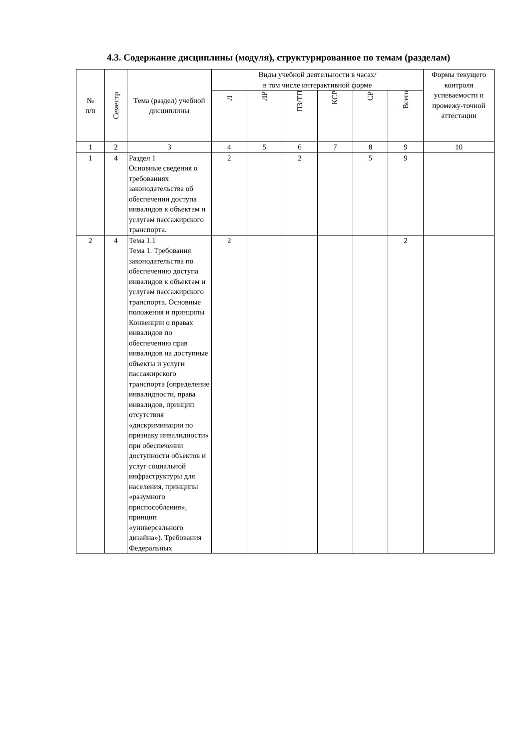4.3. Содержание дисциплины (модуля), структурированное по темам (разделам)
| № п/п | Семестр | Тема (раздел) учебной дисциплины | Виды учебной деятельности в часах/ в том числе интерактивной форме | | | | | | Формы текущего контроля успеваемости и промежу-точной аттестации |
| --- | --- | --- | --- | --- | --- | --- | --- | --- | --- |
| | | | Л | ЛР | ПЗ/ТП | КСР | СР | Всего | |
| 1 | 2 | 3 | 4 | 5 | 6 | 7 | 8 | 9 | 10 |
| 1 | 4 | Раздел 1 Основные сведения о требованиях законодательства об обеспечении доступа инвалидов к объектам и услугам пассажирского транспорта. | 2 | | 2 | | 5 | 9 | |
| 2 | 4 | Тема 1.1 Тема 1. Требования законодательства по обеспечению доступа инвалидов к объектам и услугам пассажирского транспорта. Основные положения и принципы Конвенции о правах инвалидов по обеспечению прав инвалидов на доступные объекты и услуги пассажирского транспорта (определение инвалидности, права инвалидов, принцип отсутствия «дискриминации по признаку инвалидности» при обеспечении доступности объектов и услуг социальной инфраструктуры для населения, принципы «разумного приспособления», принцип «универсального дизайна»). Требования Федеральных | 2 | | | | | 2 | |